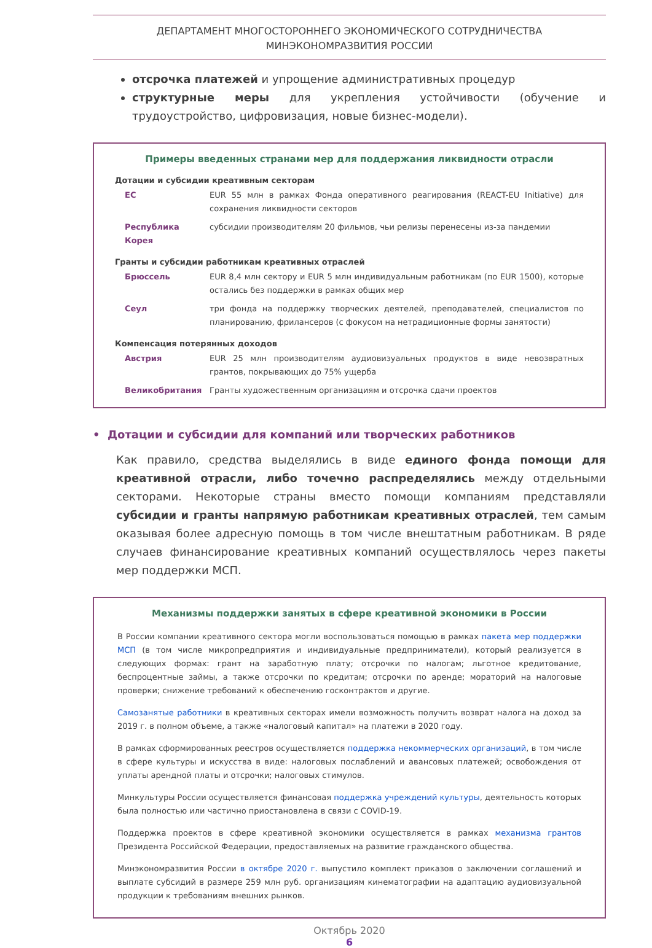ДЕПАРТАМЕНТ МНОГОСТОРОННЕГО ЭКОНОМИЧЕСКОГО СОТРУДНИЧЕСТВА
МИНЭКОНОМРАЗВИТИЯ РОССИИ
отсрочка платежей и упрощение административных процедур
структурные меры для укрепления устойчивости (обучение и трудоустройство, цифровизация, новые бизнес-модели).
Примеры введенных странами мер для поддержания ликвидности отрасли
Дотации и субсидии креативным секторам
| ЕС | EUR 55 млн в рамках Фонда оперативного реагирования (REACT-EU Initiative) для сохранения ликвидности секторов |
| Республика Корея | субсидии производителям 20 фильмов, чьи релизы перенесены из-за пандемии |
Гранты и субсидии работникам креативных отраслей
| Брюссель | EUR 8,4 млн сектору и EUR 5 млн индивидуальным работникам (по EUR 1500), которые остались без поддержки в рамках общих мер |
| Сеул | три фонда на поддержку творческих деятелей, преподавателей, специалистов по планированию, фрилансеров (с фокусом на нетрадиционные формы занятости) |
Компенсация потерянных доходов
| Австрия | EUR 25 млн производителям аудиовизуальных продуктов в виде невозвратных грантов, покрывающих до 75% ущерба |
| Великобритания | Гранты художественным организациям и отсрочка сдачи проектов |
• Дотации и субсидии для компаний или творческих работников
Как правило, средства выделялись в виде единого фонда помощи для креативной отрасли, либо точечно распределялись между отдельными секторами. Некоторые страны вместо помощи компаниям представляли субсидии и гранты напрямую работникам креативных отраслей, тем самым оказывая более адресную помощь в том числе внештатным работникам. В ряде случаев финансирование креативных компаний осуществлялось через пакеты мер поддержки МСП.
Механизмы поддержки занятых в сфере креативной экономики в России
В России компании креативного сектора могли воспользоваться помощью в рамках пакета мер поддержки МСП (в том числе микропредприятия и индивидуальные предприниматели), который реализуется в следующих формах: грант на заработную плату; отсрочки по налогам; льготное кредитование, беспроцентные займы, а также отсрочки по кредитам; отсрочки по аренде; мораторий на налоговые проверки; снижение требований к обеспечению госконтрактов и другие.
Самозанятые работники в креативных секторах имели возможность получить возврат налога на доход за 2019 г. в полном объеме, а также «налоговый капитал» на платежи в 2020 году.
В рамках сформированных реестров осуществляется поддержка некоммерческих организаций, в том числе в сфере культуры и искусства в виде: налоговых послаблений и авансовых платежей; освобождения от уплаты арендной платы и отсрочки; налоговых стимулов.
Минкультуры России осуществляется финансовая поддержка учреждений культуры, деятельность которых была полностью или частично приостановлена в связи с COVID-19.
Поддержка проектов в сфере креативной экономики осуществляется в рамках механизма грантов Президента Российской Федерации, предоставляемых на развитие гражданского общества.
Минэкономразвития России в октябре 2020 г. выпустило комплект приказов о заключении соглашений и выплате субсидий в размере 259 млн руб. организациям кинематографии на адаптацию аудиовизуальной продукции к требованиям внешних рынков.
Октябрь 2020
6